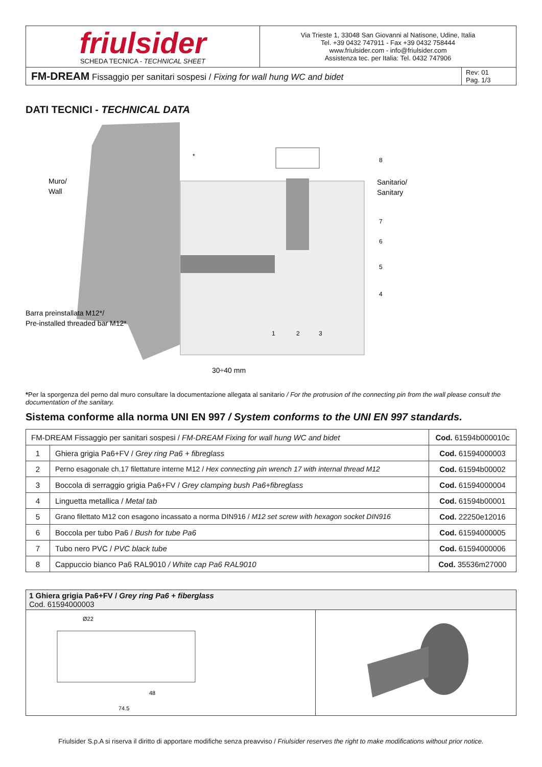| friulsider SCHEDA TECNICA - TECHNICAL SHEET | Via Trieste 1, 33048 San Giovanni al Natisone, Udine, Italia Tel. +39 0432 747911 - Fax +39 0432 758444 www.friulsider.com - info@friulsider.com Assistenza tec. per Italia: Tel. 0432 747906 | |
| FM-DREAM Fissaggio per sanitari sospesi / Fixing for wall hung WC and bidet | | Rev: 01 Pag. 1/3 |
DATI TECNICI - TECHNICAL DATA
Muro/
Wall
Sanitario/
Sanitary
Barra preinstallata M12*/
Pre-installed threaded bar M12*
30÷40 mm
8
7
6
5
4
1
2
3
*
*Per la sporgenza del perno dal muro consultare la documentazione allegata al sanitario / For the protrusion of the connecting pin from the wall please consult the documentation of the sanitary.
Sistema conforme alla norma UNI EN 997 / System conforms to the UNI EN 997 standards.
| FM-DREAM Fissaggio per sanitari sospesi / FM-DREAM Fixing for wall hung WC and bidet | | Cod. 61594b000010c |
| 1 | Ghiera grigia Pa6+FV / Grey ring Pa6 + fibreglass | Cod. 61594000003 |
| 2 | Perno esagonale ch.17 filettature interne M12 / Hex connecting pin wrench 17 with internal thread M12 | Cod. 61594b00002 |
| 3 | Boccola di serraggio grigia Pa6+FV / Grey clamping bush Pa6+fibreglass | Cod. 61594000004 |
| 4 | Linguetta metallica / Metal tab | Cod. 61594b00001 |
| 5 | Grano filettato M12 con esagono incassato a norma DIN916 / M12 set screw with hexagon socket DIN916 | Cod. 22250e12016 |
| 6 | Boccola per tubo Pa6 / Bush for tube Pa6 | Cod. 61594000005 |
| 7 | Tubo nero PVC / PVC black tube | Cod. 61594000006 |
| 8 | Cappuccio bianco Pa6 RAL9010 / White cap Pa6 RAL9010 | Cod. 35536m27000 |
| 1 Ghiera grigia Pa6+FV / Grey ring Pa6 + fiberglass Cod. 61594000003 | |
| 48 74.5 Ø22 | |
Friulsider S.p.A si riserva il diritto di apportare modifiche senza preavviso / Friulsider reserves the right to make modifications without prior notice.